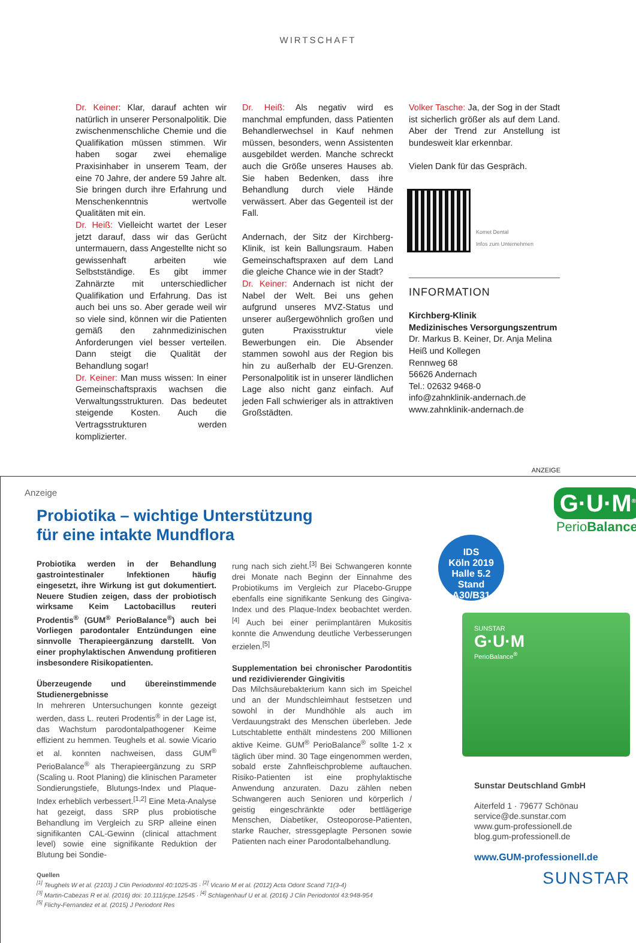WIRTSCHAFT
Dr. Keiner: Klar, darauf achten wir natürlich in unserer Personalpolitik. Die zwischenmenschliche Chemie und die Qualifikation müssen stimmen. Wir haben sogar zwei ehemalige Praxisinhaber in unserem Team, der eine 70 Jahre, der andere 59 Jahre alt. Sie bringen durch ihre Erfahrung und Menschenkenntnis wertvolle Qualitäten mit ein.
Dr. Heiß: Vielleicht wartet der Leser jetzt darauf, dass wir das Gerücht untermauern, dass Angestellte nicht so gewissenhaft arbeiten wie Selbstständige. Es gibt immer Zahnärzte mit unterschiedlicher Qualifikation und Erfahrung. Das ist auch bei uns so. Aber gerade weil wir so viele sind, können wir die Patienten gemäß den zahnmedizinischen Anforderungen viel besser verteilen. Dann steigt die Qualität der Behandlung sogar!
Dr. Keiner: Man muss wissen: In einer Gemeinschaftspraxis wachsen die Verwaltungsstrukturen. Das bedeutet steigende Kosten. Auch die Vertragsstrukturen werden komplizierter.
Dr. Heiß: Als negativ wird es manchmal empfunden, dass Patienten Behandlerwechsel in Kauf nehmen müssen, besonders, wenn Assistenten ausgebildet werden. Manche schreckt auch die Größe unseres Hauses ab. Sie haben Bedenken, dass ihre Behandlung durch viele Hände verwässert. Aber das Gegenteil ist der Fall.
Andernach, der Sitz der Kirchberg-Klinik, ist kein Ballungsraum. Haben Gemeinschaftspraxen auf dem Land die gleiche Chance wie in der Stadt?
Dr. Keiner: Andernach ist nicht der Nabel der Welt. Bei uns gehen aufgrund unseres MVZ-Status und unserer außergewöhnlich großen und guten Praxisstruktur viele Bewerbungen ein. Die Absender stammen sowohl aus der Region bis hin zu außerhalb der EU-Grenzen. Personalpolitik ist in unserer ländlichen Lage also nicht ganz einfach. Auf jeden Fall schwieriger als in attraktiven Großstädten.
Volker Tasche: Ja, der Sog in der Stadt ist sicherlich größer als auf dem Land. Aber der Trend zur Anstellung ist bundesweit klar erkennbar.
Vielen Dank für das Gespräch.
Komet Dental
Infos zum Unternehmen
INFORMATION
Kirchberg-Klinik
Medizinisches Versorgungszentrum
Dr. Markus B. Keiner, Dr. Anja Melina Heiß und Kollegen
Rennweg 68
56626 Andernach
Tel.: 02632 9468-0
info@zahnklinik-andernach.de
www.zahnklinik-andernach.de
ANZEIGE
Anzeige
Probiotika – wichtige Unterstützung
für eine intakte Mundflora
Probiotika werden in der Behandlung gastrointestinaler Infektionen häufig eingesetzt, ihre Wirkung ist gut dokumentiert. Neuere Studien zeigen, dass der probiotisch wirksame Keim Lactobacillus reuteri Prodentis<sup>®</sup> (GUM<sup>®</sup> PerioBalance<sup>®</sup>) auch bei Vorliegen parodontaler Entzündungen eine sinnvolle Therapieergänzung darstellt. Von einer prophylaktischen Anwendung profitieren insbesondere Risikopatienten.
Überzeugende und übereinstimmende Studienergebnisse
In mehreren Untersuchungen konnte gezeigt werden, dass L. reuteri Prodentis<sup>®</sup> in der Lage ist, das Wachstum parodontalpathogener Keime effizient zu hemmen. Teughels et al. sowie Vicario et al. konnten nachweisen, dass GUM<sup>®</sup> PerioBalance<sup>®</sup> als Therapieergänzung zu SRP (Scaling u. Root Planing) die klinischen Parameter Sondierungstiefe, Blutungs-Index und Plaque-Index erheblich verbessert.<sup>[1,2]</sup> Eine Meta-Analyse hat gezeigt, dass SRP plus probiotische Behandlung im Vergleich zu SRP alleine einen signifikanten CAL-Gewinn (clinical attachment level) sowie eine signifikante Reduktion der Blutung bei Sondie-
rung nach sich zieht.<sup>[3]</sup> Bei Schwangeren konnte drei Monate nach Beginn der Einnahme des Probiotikums im Vergleich zur Placebo-Gruppe ebenfalls eine signifikante Senkung des Gingiva-Index und des Plaque-Index beobachtet werden.<sup>[4]</sup> Auch bei einer periimplantären Mukositis konnte die Anwendung deutliche Verbesserungen erzielen.<sup>[5]</sup>
Supplementation bei chronischer Parodontitis und rezidivierender Gingivitis
Das Milchsäurebakterium kann sich im Speichel und an der Mundschleimhaut festsetzen und sowohl in der Mundhöhle als auch im Verdauungstrakt des Menschen überleben. Jede Lutschtablette enthält mindestens 200 Millionen aktive Keime. GUM<sup>®</sup> PerioBalance<sup>®</sup> sollte 1-2 x täglich über mind. 30 Tage eingenommen werden, sobald erste Zahnfleischprobleme auftauchen. Risiko-Patienten ist eine prophylaktische Anwendung anzuraten. Dazu zählen neben Schwangeren auch Senioren und körperlich / geistig eingeschränkte oder bettlägerige Menschen, Diabetiker, Osteoporose-Patienten, starke Raucher, stressgeplagte Personen sowie Patienten nach einer Parodontalbehandlung.
Quellen
<sup>[1]</sup> Teughels W et al. (2103) J Clin Periodontol 40:1025-35 · <sup>[2]</sup> Vicario M et al. (2012) Acta Odont Scand 71(3-4)
<sup>[3]</sup> Martin-Cabezas R et al. (2016) doi: 10.111/jcpe.12545 · <sup>[4]</sup> Schlagenhauf U et al. (2016) J Clin Periodontol 43:948-954
<sup>[5]</sup> Flichy-Fernandez et al. (2015) J Periodont Res
G·U·M<sup>®</sup>
PerioBalance<sup>®</sup>
IDS
Köln 2019
Halle 5.2 Stand
A30/B31
SUNSTAR
G·U·M
PerioBalance<sup>®</sup>
Sunstar Deutschland GmbH
Aiterfeld 1 · 79677 Schönau
service@de.sunstar.com
www.gum-professionell.de
blog.gum-professionell.de
www.GUM-professionell.de
SUNSTAR